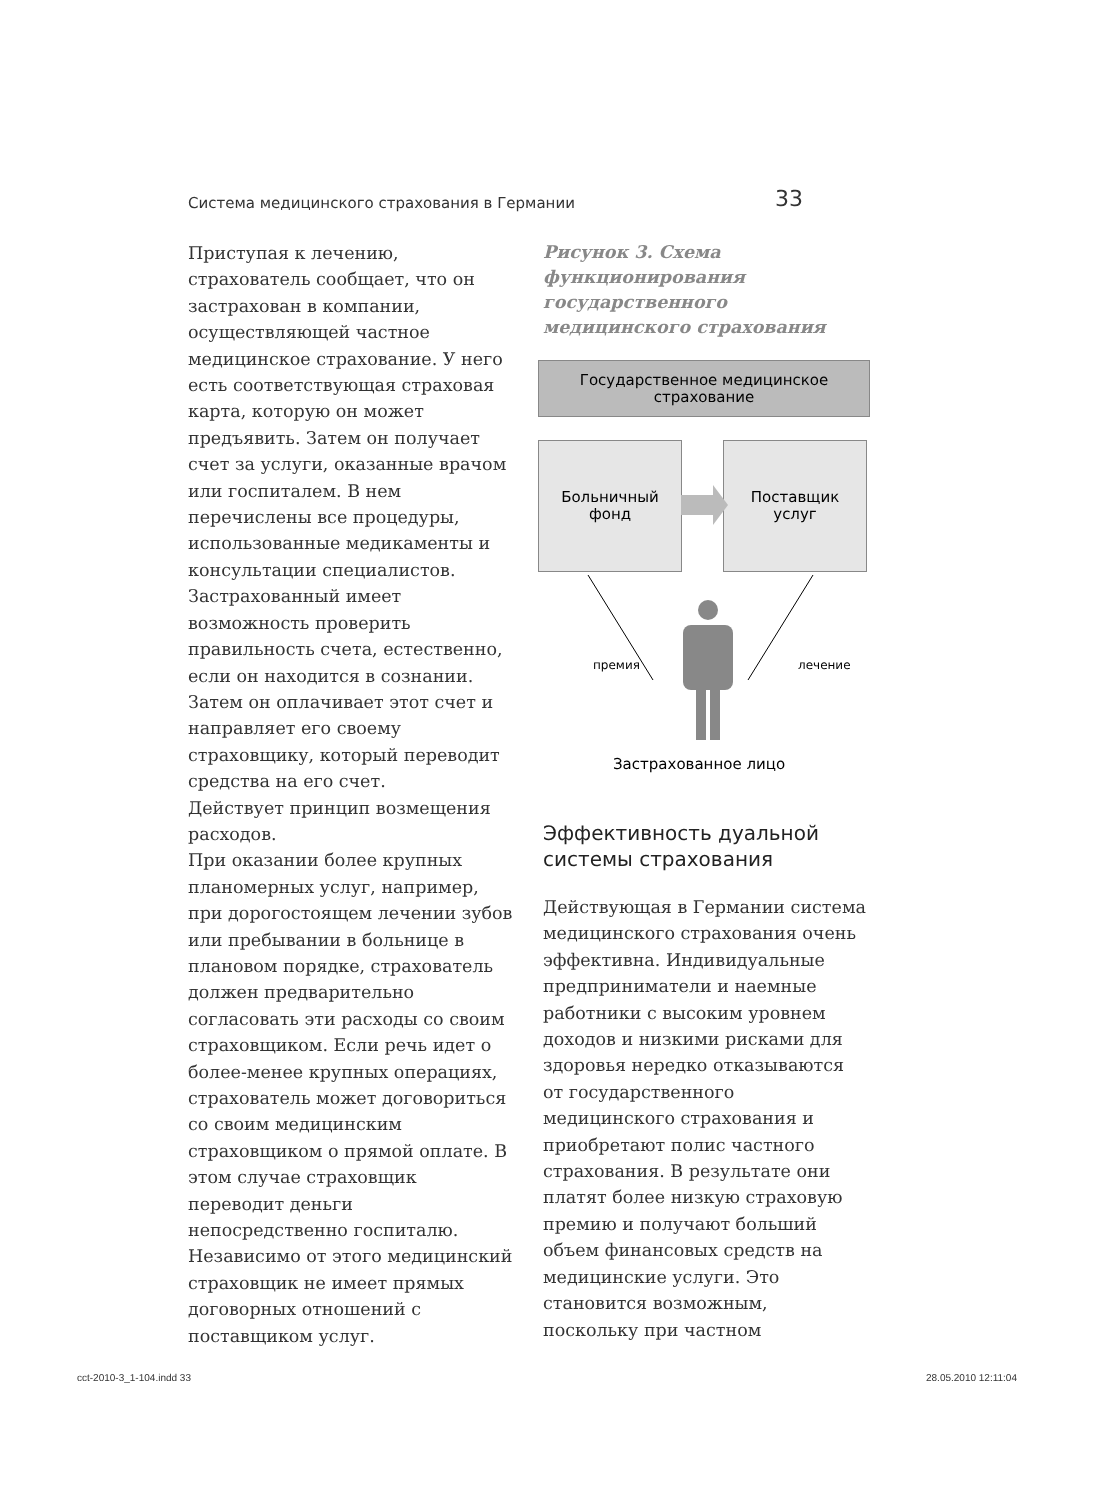Система медицинского страхования в Германии 33
Приступая к лечению, страхователь сообщает, что он застрахован в компании, осуществляющей частное медицинское страхование. У него есть соответствующая страховая карта, которую он может предъявить. Затем он получает счет за услуги, оказанные врачом или госпиталем. В нем перечислены все процедуры, использованные медикаменты и консультации специалистов. Застрахованный имеет возможность проверить правильность счета, естественно, если он находится в сознании. Затем он оплачивает этот счет и направляет его своему страховщику, который переводит средства на его счет.
Действует принцип возмещения расходов.
При оказании более крупных планомерных услуг, например, при дорогостоящем лечении зубов или пребывании в больнице в плановом порядке, страхователь должен предварительно согласовать эти расходы со своим страховщиком. Если речь идет о более-менее крупных операциях, страхователь может договориться со своим медицинским страховщиком о прямой оплате. В этом случае страховщик переводит деньги непосредственно госпиталю. Независимо от этого медицинский страховщик не имеет прямых договорных отношений с поставщиком услуг.
Рисунок 3. Схема функционирования государственного медицинского страхования
Государственное медицинское
страхование
Больничный
фонд
Поставщик
услуг
премия лечение
Застрахованное лицо
Эффективность дуальной системы страхования
Действующая в Германии система медицинского страхования очень эффективна. Индивидуальные предприниматели и наемные работники с высоким уровнем доходов и низкими рисками для здоровья нередко отказываются от государственного медицинского страхования и приобретают полис частного страхования. В результате они платят более низкую страховую премию и получают больший объем финансовых средств на медицинские услуги. Это становится возможным, поскольку при частном
cct-2010-3_1-104.indd 33 28.05.2010 12:11:04